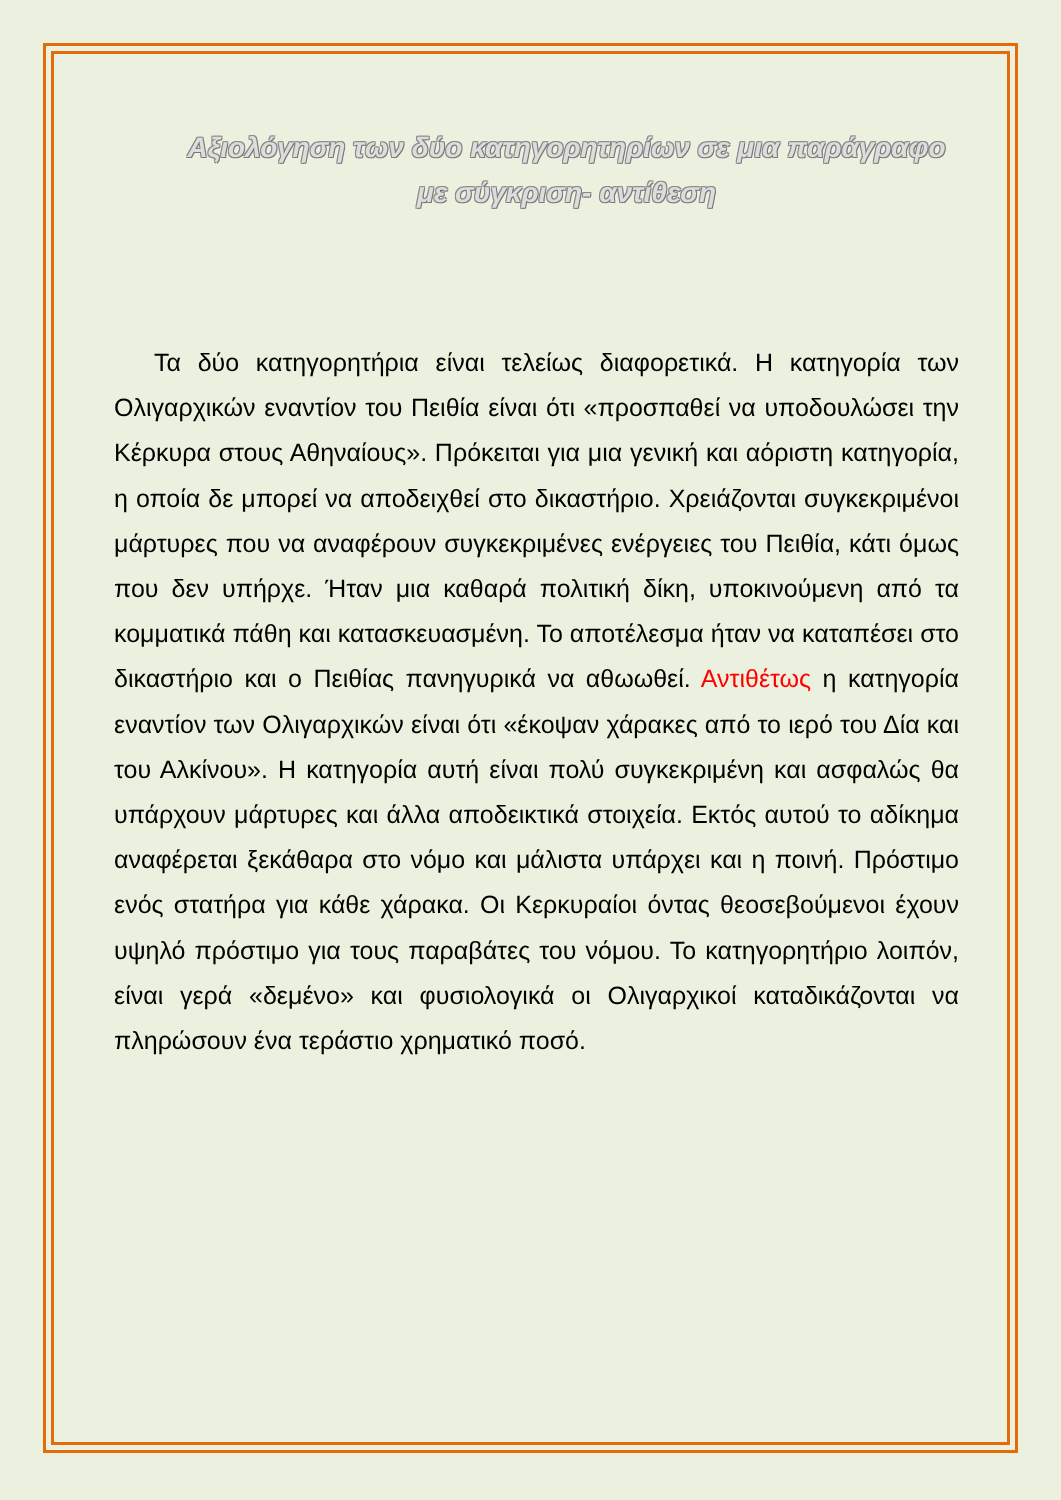Αξιολόγηση των δύο κατηγορητηρίων σε μια παράγραφο
με σύγκριση- αντίθεση
Τα δύο κατηγορητήρια είναι τελείως διαφορετικά. Η κατηγορία των Ολιγαρχικών εναντίον του Πειθία είναι ότι «προσπαθεί να υποδουλώσει την Κέρκυρα στους Αθηναίους». Πρόκειται για μια γενική και αόριστη κατηγορία, η οποία δε μπορεί να αποδειχθεί στο δικαστήριο. Χρειάζονται συγκεκριμένοι μάρτυρες που να αναφέρουν συγκεκριμένες ενέργειες του Πειθία, κάτι όμως που δεν υπήρχε. Ήταν μια καθαρά πολιτική δίκη, υποκινούμενη από τα κομματικά πάθη και κατασκευασμένη. Το αποτέλεσμα ήταν να καταπέσει στο δικαστήριο και ο Πειθίας πανηγυρικά να αθωωθεί. Αντιθέτως η κατηγορία εναντίον των Ολιγαρχικών είναι ότι «έκοψαν χάρακες από το ιερό του Δία και του Αλκίνου». Η κατηγορία αυτή είναι πολύ συγκεκριμένη και ασφαλώς θα υπάρχουν μάρτυρες και άλλα αποδεικτικά στοιχεία. Εκτός αυτού το αδίκημα αναφέρεται ξεκάθαρα στο νόμο και μάλιστα υπάρχει και η ποινή. Πρόστιμο ενός στατήρα για κάθε χάρακα. Οι Κερκυραίοι όντας θεοσεβούμενοι έχουν υψηλό πρόστιμο για τους παραβάτες του νόμου. Το κατηγορητήριο λοιπόν, είναι γερά «δεμένο» και φυσιολογικά οι Ολιγαρχικοί καταδικάζονται να πληρώσουν ένα τεράστιο χρηματικό ποσό.